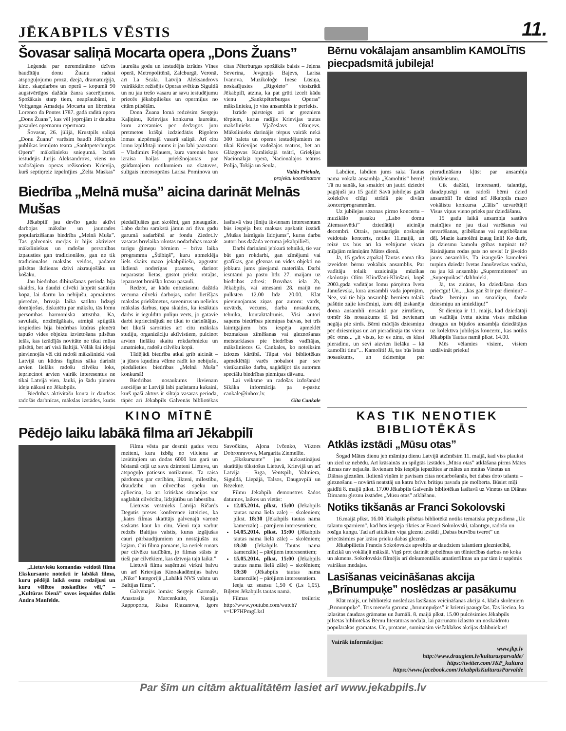JĒKABPILS VĒSTIS 11.
Šovasar saliņā Mocarta opera „Dons Žuans”
Leģenda par neremdināmo dzīves baudītāju donu Žuanu radusi atspoguļojumu prozā, dzejā, dramaturģijā, kino, skaņdarbos un operā – kopumā 90 augstvērtīgos dažāda žanra sacerējumos. Spožākais starp tiem, neapšaubāmi, ir Volfganga Amadeja Mocarta un libretista Lorenco da Pontes 1787. gadā radītā opera „Dons Žuans”, kas vēl joprojām ir daudzu pasaules opernamu repertuārā.
Šovasar, 26. jūlijā, Krustpils saliņā „Donu Žuanu” varēsim baudīt Jēkabpils publikas iemīļoto teātra „Sanktpēterburgas Opera” mākslinieku sniegumā. Izrādi iestudējis Jurijs Aleksandrovs, viens no vadošajiem operas režisoriem Krievijā, kurš septiņreiz izpelnījies „Zelta Maskas” laureāta godu un iestudējis izrādes Vīnes operā, Metropolitēnā, Zalcburgā, Veronā, arī La Scala. Latvijā Aleksandrovs vairākkārt režisējis Operas svētkus Siguldā un nu jau trešo vasaru ar savu iestudējumu priecēs jēkabpiliešus un opermīļus no citām pilsētām.
Dona Žuana lomā redzēsim Sergeju Kaļiņinu, Krievijas konkursa laureātu, kuru atceramies pēc dedzīgos jūtu pretmetos krāšņi izdziedātās Rigoleto lomas aizpērnajā vasarā saliņā. Arī citu lomu izpildītāji mums ir jau labi pazīstami – Vladimirs Feļauers, kura varenais bass izraisa baiļas priekšnojautas par gaidāmajiem notikumiem uz skatuves, sulīgais mecosoprāns Larisa Pominova un citas Pēterburgas spožākās balsis – Jeļena Severina, Jevgeņijs Bajevs, Larisa Ivanova. Muzikoloģe Inese Lūsiņa, noskatījusies „Rigoleto” viesizrādi Jēkabpilī, atzina, ka pat grūti izcelt kādu vienu „Sanktpēterburgas Operas” mākslinieku, jo viss ansamblis ir perfekts.
Izrāde pārsteigs arī ar grezniem tērpiem, kurus radījis Krievijas tautas mākslinieks Vjačeslavs Okuņevs. Mākslinieks darinājis tērpus vairāk nekā 300 baleta un operas iestudējumiem ne tikai Krievijas vadošajos teātros, bet arī Glāzgovas Karaliskajā teātrī, Grieķijas Nacionālajā operā, Nacionālajos teātros Polijā, Tokijā un Seulā.
Valda Priekule,
projektu koordinatore
Biedrība „Melnā muša” aicina darināt Melnās Mušas
Jēkabpilī jau devīto gadu aktīvi darbojas mākslas un jaunrades popularizēšanas biedrība „Melnā Muša”. Tās galvenais mērķis ir bijis aktivizēt māksliniekus un radošas personības izpausties gan tradicionālos, gan ne tik tradicionālos mākslas veidos, padarot pilsētas ikdienas dzīvi aizraujošāku un košāku.
Jau biedrības dibināšanas periodā bija skaidrs, ka daudzi cilvēki labprāt sanāktu kopā, lai darītu ko nebijušu, apmainītos pieredzē, brīvajā laikā satiktu līdzīgi domājošus, diskutētu par mākslu, tās lomu personības harmoniskā attīstībā. Kā, savulaik, nozīmīgākais, atmiņā spilgtāk iespiedies bija biedrības kūdras plenērā tapušo vides objektu izvietošana pilsētas ielās, kas izrādījās novitāte ne tikai mūsu pilsētā, bet arī visā Baltijā. Vēlāk šai idejai pievienojās vēl citi radoši mākslinieki visā Latvijā un kūdras figūras sāka darināt arvien lielāks radošu cilvēku loks, iepriecinot arvien vairāk interesentus ne tikai Latvijā vien. Jauki, jo šādu plenēru ideja nākusi no Jēkabpils.
Biedrības aktivitāšu kontā ir daudzas radošās darbnīcas, mākslas izstādes, kurās piedalījušies gan skolēni, gan pieaugušie. Labo darbu sarakstā jāmin arī divu gadu garumā sadarbībā ar fondu Ziedot.lv vasaras brīvlaikā rīkotās nodarbības mazāk turīgu ģimeņu bērniem – brīva laika programma „Štābiņš”, kuru apmeklēja liels skaits mazo jēkabpiliešu, apgūstot ikdienā noderīgas prasmes, darinot neparastas lietas, gūstot prieku rotaļās, iepazīstot brīnišķo krāsu pasauli.
Redzot, ar kādu entuziasmu dažāda vecuma cilvēki darbojas, radot lietišķās mākslas priekšmetus, suvenīrus un nelielus mākslas darbus, tapa skaidrs, ka iesāktais darbs ir ieguldīto pūliņu vērts, jo gatavie darbi iepriecinājuši ne tikai to darinātājus, bet likuši sarosīties arī citu mākslas studiju, organizāciju aktīvistiem, pulcinot arvien lielāku skaitu rokdarbnieku un amatnieku, radošu cilvēku kopā.
Tādējādi biedrība atkal grib aicināt – ja jūsos kņudina vēlme radīt ko nebijušu, piedalieties biedrības „Melnā Muša” konkursā!
Biedrības nosaukums ikvienam asociējas ar Latvijā labi pazīstamu kukaini, kurš īpaši aktīvs ir siltajā vasaras periodā, tāpēc arī Jēkabpils Galvenās bibliotēkas lasītavā visu jūniju ikvienam interesentam būs iespēja bez maksas apskatīt izstādi „Mušas laimīgais lidojums”, kuras darbu autori būs dažāda vecuma jēkabpilieši.
Darbi darināmi jebkurā tehnikā, tie var būt gan rokdarbi, gan zīmējumi vai grafikas, gan gleznas un vides objekti no jebkura jums pieejamā materiāla. Darbi iesūtāmi pa pastu līdz 27. maijam uz biedrības adresi: Brīvības iela 2b, Jēkabpils, vai atnesami 28. maijā no pulksten 12.00 līdz 20.00. Klāt pievienojamas ziņas par autoru: vārds, uzvārds, vecums, darba nosaukums, tehnika, kontakttālrunis. Visi autori saņems biedrības piemiņas balvas, bet trīs laimīgajiem būs iespēja apmeklēt bezmaksas zīmēšanas vai gleznošanas meistarklases pie biedrības vadītājas, mākslinieces G. Cankales, ko noteiksim izlozes kārtībā. Tāpat visi bibliotēkas apmeklētāji varēs nobalsot par sev vistīkamāko darbu, sagādājot tās autoram speciālu biedrības piemiņas dāvanu.
Lai veiksme un radošas izdošanās! Sīkāka informācija pa e-pastu: cankale@inbox.lv.
Gita Cankale
Bērnu vokālajam ansamblim KAMOLĪTIS piecpadsmitā jubileja!
Labdien, labdien jums saka Tautas nama vokālā ansambļa „Kamolītis” bērni! Tā nu sanāk, ka smaidot un jautri dziedot pagājuši jau 15 gadi! Savā jubilejas gadā kolektīvs cītīgi strādā pie divām koncertprogrammām.
Uz jubilejas sezonas pirmo koncertu – muzikālo pasaku „Labo domu Ziemassvētki” dziedātāji aicināja decembrī. Otrais, pavasarīgās noskaņās veidotais koncerts, notiks 11.maijā, un reizē tas būs arī kā veltījums visām mīļajām māmiņām Mātes dienā.
Jā, 15 gadus atpakaļ Tautas namā tika izveidots bērnu vokālais ansamblis. Par vadītāju tolaik uzaicināja mūzikas skolotāju Olitu Klindžāni-Klinšāni, kopš 2003.gada vadītājas lomu pārņēma Iveta Januševska, kura ansambli vada joprojām. Nez, vai tie bija ansambļa bērniem tolaik pašūtie zaļie kostīmiņi, kuru dēļ izskanēja doma ansambli nosaukt par zirnīšiem, tomēr šis nosaukums tā īsti nevienam negāja pie sirds. Bērni mācījās dziesmiņu pēc dziesmiņas un arī pieradināja tās vienu pēc otras... „it visus, ko es zinu, es klusi pieradinu, un sevi aizvien lielāku – kā kamolīti tinu”... Kamolīti! Jā, tas būs īstais nosaukums, un dziesmiņa par pieradināšanu kļūst par ansambļa tituldziesmu.
Cik dažādi, interesanti, talantīgi, daudzpusīgi un radoši bērni dzied ansamblī! Te dzied arī Jēkabpils mazo vokālistu konkursa „Cālis” uzvarētāji! Visus viņus vieno prieks par dziedāšanu.
15 gadu laikā ansambļa sastāvs mainījies ne jau tikai varēšanas vai nevarēšanas, gribēšanas vai negribēšanas dēļ. Mazie kamolēni izaug lieli! Ko darīt, ja dziesmu kamolu gribas turpināt tīt? Risinājums rodas pats no sevis! Ir jāveido jauns ansamblis. Tā izaugušie kamolēni turpina dziedāt Ivetas Januševskas vadībā, nu jau kā ansambļu „Supermeitenes” un „Superpuikas” dalībnieki.
Jā, tas zināms, ka dziedāšana dara priecīgu! Un... „kas gan šī ir par dieniņu? – daudz bērniņu un smaidiņu, daudz dziesmiņu un smiekliņu!”
Šī dieniņa ir 11. maijs, kad dziedātāji un vadītāja Iveta aicina visus mūzikas draugus un bijušos ansambļa dziedātājus uz kolektīva jubilejas koncertu, kas notiks Jēkabpils Tautas namā plkst. 14.00.
Mēs vēlamies visiem, visiem uzdāvināt prieku!
KINO MĪTNĒ
Pēdējo laiku labākā filma arī Jēkabpilī
„Lietuviešu komandas veidotā filma Ekskursante noteikti ir labākā filma, kuru pēdējā laikā esmu redzējusi un kuru vēlētos noskatīties vēl,” – „Kultūras Dienā” savos iespaidos dalās Andra Manfelde.
Filma vēsta par desmit gadus vecu meiteni, kura izbēg no vilciena ar izsūtītajiem un dodas 6000 km garā un bīstamā ceļā uz savu dzimteni Lietuvu, un atspoguļo patiesus notikumus. Tā raisa pārdomas par cerībām, likteni, mīlestību, draudzību un cilvēcības spēku un apliecina, ka arī kritiskās situācijās var saglabāt cilvēcību, līdzjūtību un labestību.
Lietuvas vēstnieks Latvijā Ričards Degutis preses konferencē izteicies, ka „katrs filmas skatītājs galvenajā varonē saskatīs kaut ko citu. Vieni tajā varbūt redzēs Baltijas valstis, kuras izgājušas cauri pārbaudījumiem un nostājušās uz kājām. Citi filmā pamanīs, ka netiek runāts par cilvēku tautībām, jo filmas stāsts ir tieši par cilvēkiem, kas dzīvoja tajā laikā.”
Lietuvā filma saņēmusi virkni balvu un arī Krievijas Kinoakadēmijas balvu „Nīke” kategorijā „Labākā NVS valstu un Baltijas filma”.
Galvenajās lomās: Sergejs Garmašs, Anastasija Marcenkaite, Kseņija Rappoporta, Raisa Rjazanova, Igors Savočkins, Aļona Ivčenko, Viktors Dobronravovs, Margarita Ziemelīte.
„Ekskursante” jau aizkustinājusi skatītāju tūkstošus Lietuvā, Krievijā un arī Latvijā – Rīgā, Ventspilī, Valmierā, Siguldā, Liepājā, Talsos, Daugavpilī un Rēzeknē.
Filmu Jēkabpilī demonstrēs šādos datumos, laikos un vietās:
12.05.2014. plkst. 15:00 (Jēkabpils tautas nama lielā zāle) – skolēniem; plkst. 18:30 (Jēkabpils tautas nama kamerzāle) – pārējiem interesentiem;
14.05.2014. plkst. 15:00 (Jēkabpils tautas nama lielā zāle) – skolēniem; 18:30 (Jēkabpils Tautas nama kamerzāle) – pārējiem interesentiem;
15.05.2014. plkst. 15:00 (Jēkabpils tautas nama lielā zāle) – skolēniem; 18:30 (Jēkabpils tautas nama kamerzāle) – pārējiem interesentiem.
Ieeja uz seansu 1,50 € (Ls 1,05). Biļetes Jēkabpils tautas namā.
Filmas treileris: http://www.youtube.com/watch?v=UP7HPmgLksI
KAS TIK NENOTIEK BIBLIOTĒKĀS
Atklās izstādi „Mūsu otas”
Šogad Mātes dienu jeb māmiņu dienu Latvijā atzīmēsim 11. maijā, kad viss plaukst un zied uz nebēdu. Arī krāsainās un spilgtās izstādes „Mūsu otas” atklāšana pirms Mātes dienas nav nejauša. Ikvienam būs iespēja iepazīties ar mātes un meitas Vinetas un Diānas gleznām. Ikdienā viņām ir pavisam citas nodarbošanās, bet dabas doto talantu – gleznošanu – novārtā neatstāj un katru brīvu brītiņu pavada pie molberta. Būsiet mīļi gaidīti 8. maijā plkst. 17.00 Jēkabpils Galvenās bibliotēkas lasītavā uz Vinetas un Diānas Dimantu gleznu izstādes „Mūsu otas” atklāšanu.
Notiks tikšanās ar Franci Sokolovski
16.maijā plkst. 16.00 Jēkabpils pilsētas bibliotēkā notiks tematiska pēcpusdiena „Uz talantu spārniem”, kad būs iespēja tikties ar Franci Sokolovski, talantīgu, radošu un rosīgu kungu. Tad arī atklāsim viņa gleznu izstādi „Dabas burvību tverot” un priecāsimies par krāsu prieku dabas gleznās.
Jēkabpilietis Francis Sokolovskis apveltīts ar daudziem talantiem glezniecībā, mūzikā un vokālajā mākslā. Viņš prot darināt gobelēnus un tēlniecības darbus no koka un akmens. Sokolovskis filmējis arī dokumentālās amatierfilmas un par tām ir saņēmis vairākas medaļas.
Lasīšanas veicināšanas akcija „Brīnumpuķe” noslēdzas ar pasākumu
Klāt maijs, un bibliotēkā noslēdzas lasīšanas veicināšanas akcija 4. klašu skolēniem „Brīnumpuķe”. Trīs mēnešu garumā „brīnumpuķes” ir krietni paaugušās. Tas liecina, ka izlasītas daudzas grāmatas un žurnāli. 8. maijā plkst. 15.00 pulcēsimies Jēkabpils pilsētas bibliotēkas Bērnu literatūras nodaļā, lai pārrunātu izlasīto un noskaidrotu populārākās grāmatas. Un, protams, sumināsim visčaklākos akcijas dalībniekus!
Vairāk informācijas:
www.jkp.lv
http://www.draugiem.lv/kulturasparvalde/
https://twitter.com/JKP_kultura
https://www.facebook.com/JekabpilsKulturasParvalde
Par šīm un citām aktualitātēm lasiet arī www.jekabpils.lv